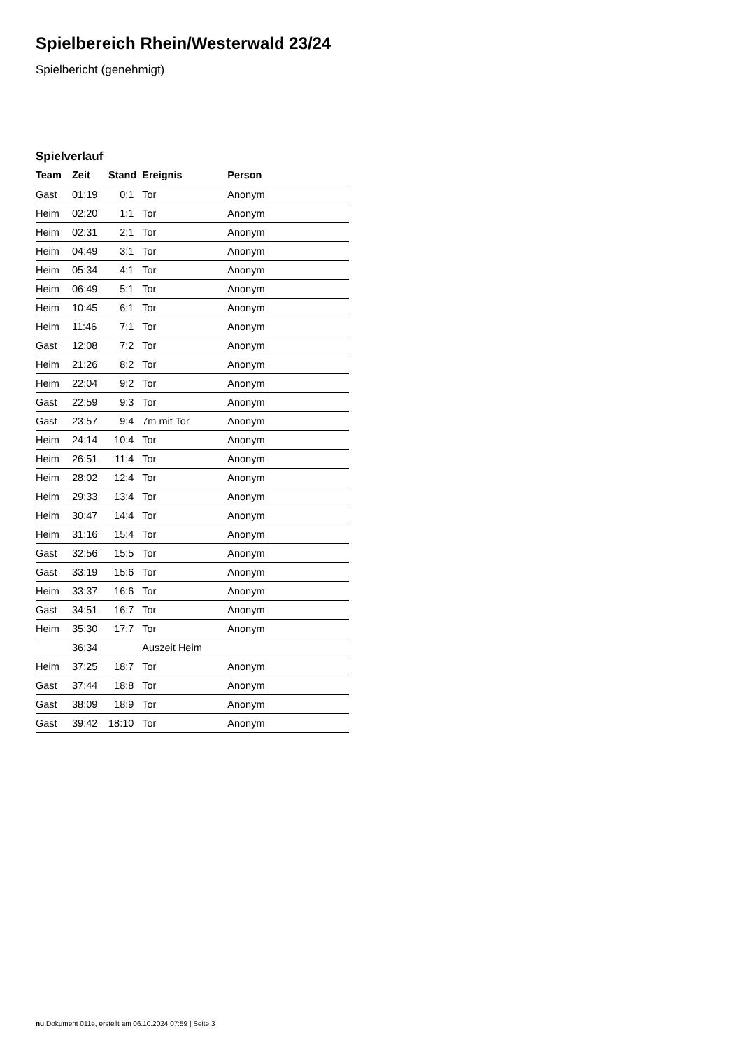Spielbereich Rhein/Westerwald 23/24
Spielbericht (genehmigt)
Spielverlauf
| Team | Zeit | Stand | Ereignis | Person |
| --- | --- | --- | --- | --- |
| Gast | 01:19 | 0:1 | Tor | Anonym |
| Heim | 02:20 | 1:1 | Tor | Anonym |
| Heim | 02:31 | 2:1 | Tor | Anonym |
| Heim | 04:49 | 3:1 | Tor | Anonym |
| Heim | 05:34 | 4:1 | Tor | Anonym |
| Heim | 06:49 | 5:1 | Tor | Anonym |
| Heim | 10:45 | 6:1 | Tor | Anonym |
| Heim | 11:46 | 7:1 | Tor | Anonym |
| Gast | 12:08 | 7:2 | Tor | Anonym |
| Heim | 21:26 | 8:2 | Tor | Anonym |
| Heim | 22:04 | 9:2 | Tor | Anonym |
| Gast | 22:59 | 9:3 | Tor | Anonym |
| Gast | 23:57 | 9:4 | 7m mit Tor | Anonym |
| Heim | 24:14 | 10:4 | Tor | Anonym |
| Heim | 26:51 | 11:4 | Tor | Anonym |
| Heim | 28:02 | 12:4 | Tor | Anonym |
| Heim | 29:33 | 13:4 | Tor | Anonym |
| Heim | 30:47 | 14:4 | Tor | Anonym |
| Heim | 31:16 | 15:4 | Tor | Anonym |
| Gast | 32:56 | 15:5 | Tor | Anonym |
| Gast | 33:19 | 15:6 | Tor | Anonym |
| Heim | 33:37 | 16:6 | Tor | Anonym |
| Gast | 34:51 | 16:7 | Tor | Anonym |
| Heim | 35:30 | 17:7 | Tor | Anonym |
| | 36:34 | | Auszeit Heim | |
| Heim | 37:25 | 18:7 | Tor | Anonym |
| Gast | 37:44 | 18:8 | Tor | Anonym |
| Gast | 38:09 | 18:9 | Tor | Anonym |
| Gast | 39:42 | 18:10 | Tor | Anonym |
nu.Dokument 011e, erstellt am 06.10.2024 07:59 | Seite 3